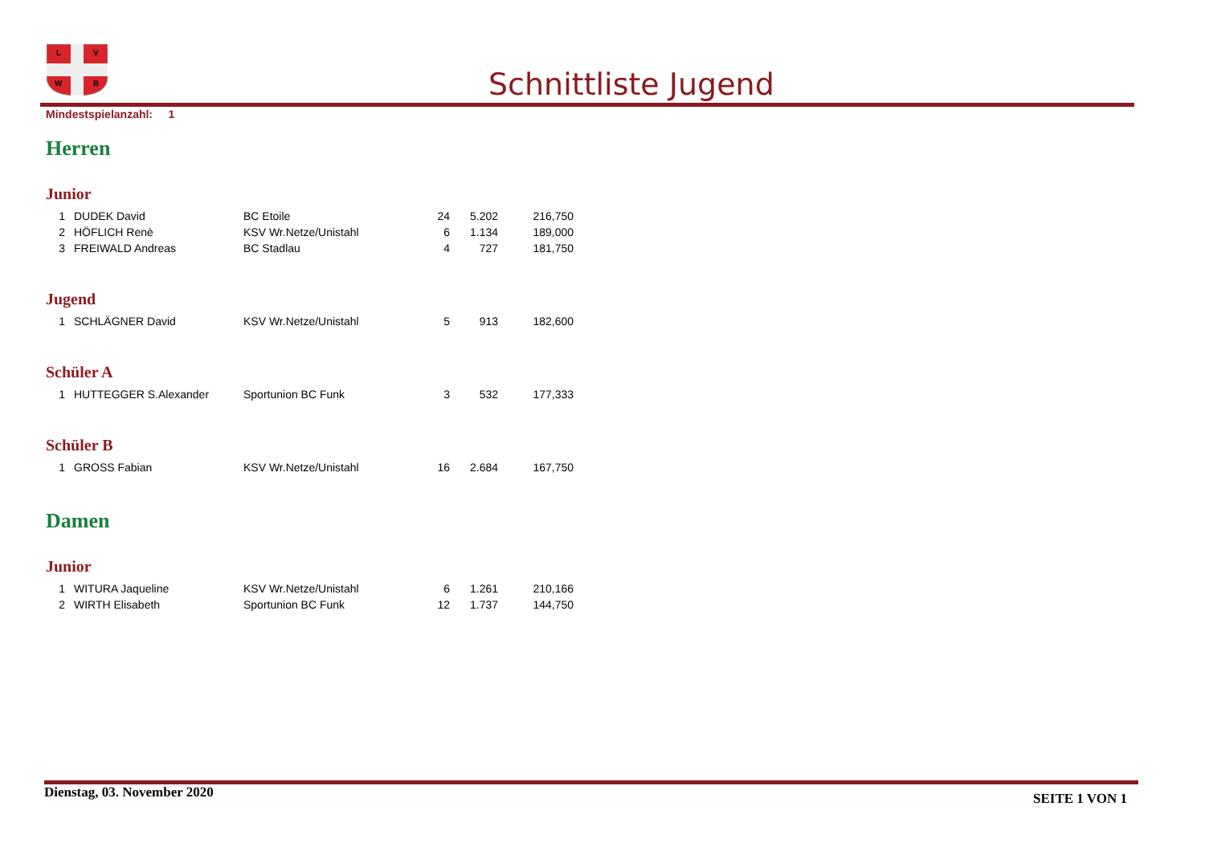L
V
W
B
Schnittliste Jugend
Mindestspielanzahl: 1
Herren
Junior
| 1 | DUDEK David | BC Etoile | 24 | 5.202 | 216,750 |
| 2 | HÖFLICH Renè | KSV Wr.Netze/Unistahl | 6 | 1.134 | 189,000 |
| 3 | FREIWALD Andreas | BC Stadlau | 4 | 727 | 181,750 |
Jugend
| 1 | SCHLÄGNER David | KSV Wr.Netze/Unistahl | 5 | 913 | 182,600 |
Schüler A
| 1 | HUTTEGGER S.Alexander | Sportunion BC Funk | 3 | 532 | 177,333 |
Schüler B
| 1 | GROSS Fabian | KSV Wr.Netze/Unistahl | 16 | 2.684 | 167,750 |
Damen
Junior
| 1 | WITURA Jaqueline | KSV Wr.Netze/Unistahl | 6 | 1.261 | 210,166 |
| 2 | WIRTH Elisabeth | Sportunion BC Funk | 12 | 1.737 | 144,750 |
Dienstag, 03. November 2020 SEITE 1 VON 1